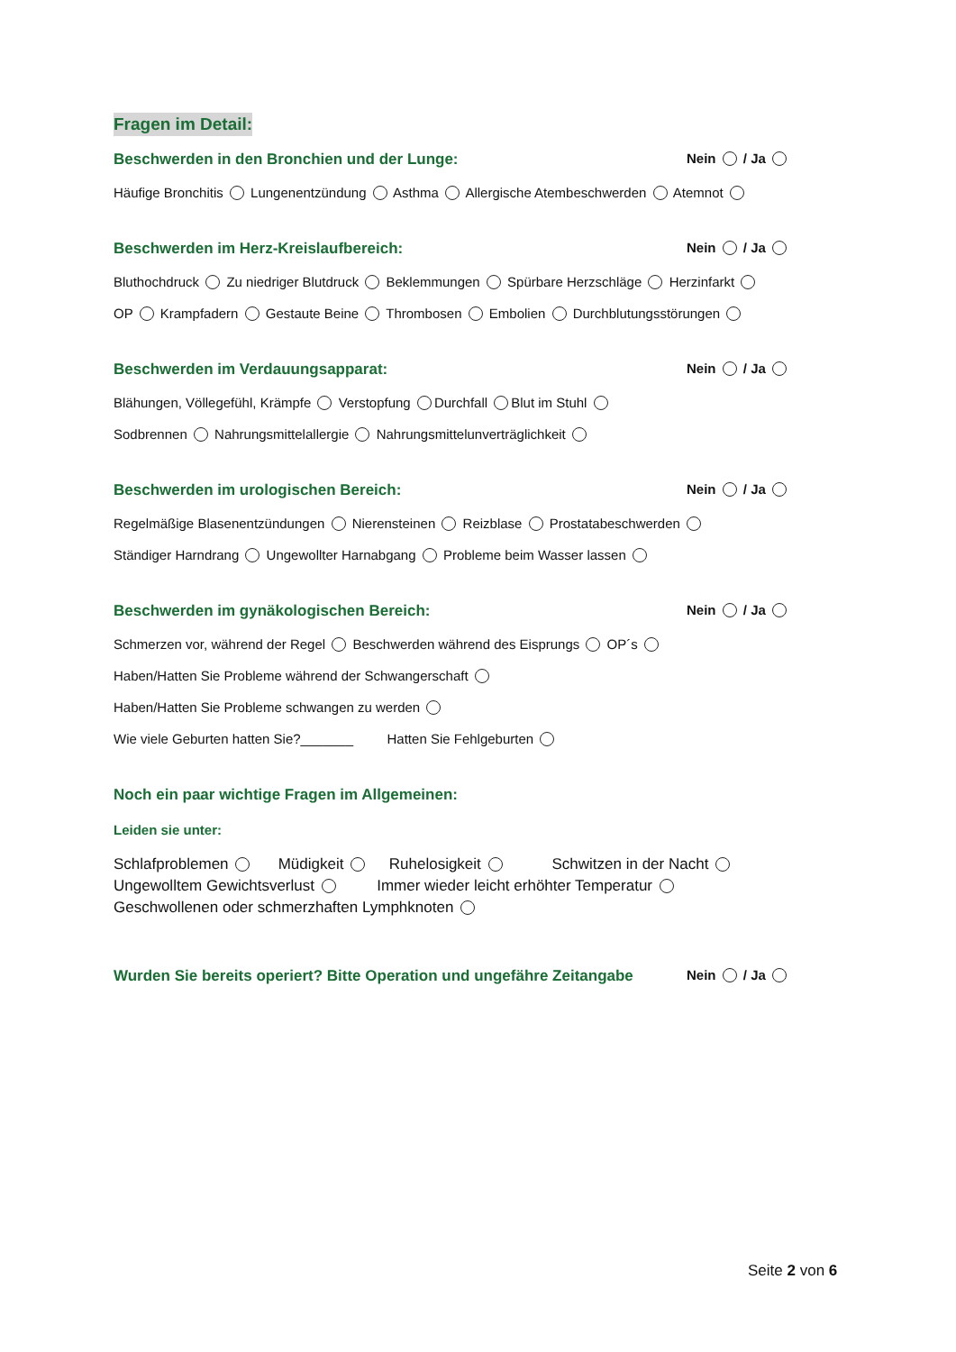Fragen im Detail:
Beschwerden in den Bronchien und der Lunge: Nein / Ja
Häufige Bronchitis Lungenentzündung Asthma Allergische Atembeschwerden Atemnot
Beschwerden im Herz-Kreislaufbereich: Nein / Ja
Bluthochdruck Zu niedriger Blutdruck Beklemmungen Spürbare Herzschläge Herzinfarkt
OP Krampfadern Gestaute Beine Thrombosen Embolien Durchblutungsstörungen
Beschwerden im Verdauungsapparat: Nein / Ja
Blähungen, Völlegefühl, Krämpfe Verstopfung Durchfall Blut im Stuhl
Sodbrennen Nahrungsmittelallergie Nahrungsmittelunverträglichkeit
Beschwerden im urologischen Bereich: Nein / Ja
Regelmäßige Blasenentzündungen Nierensteinen Reizblase Prostatabeschwerden
Ständiger Harndrang Ungewollter Harnabgang Probleme beim Wasser lassen
Beschwerden im gynäkologischen Bereich: Nein / Ja
Schmerzen vor, während der Regel Beschwerden während des Eisprungs OP´s
Haben/Hatten Sie Probleme während der Schwangerschaft
Haben/Hatten Sie Probleme schwangen zu werden
Wie viele Geburten hatten Sie?_______ Hatten Sie Fehlgeburten
Noch ein paar wichtige Fragen im Allgemeinen:
Leiden sie unter:
Schlafproblemen Müdigkeit Ruhelosigkeit Schwitzen in der Nacht
Ungewolltem Gewichtsverlust Immer wieder leicht erhöhter Temperatur
Geschwollenen oder schmerzhaften Lymphknoten
Wurden Sie bereits operiert? Bitte Operation und ungefähre Zeitangabe Nein / Ja
Seite 2 von 6